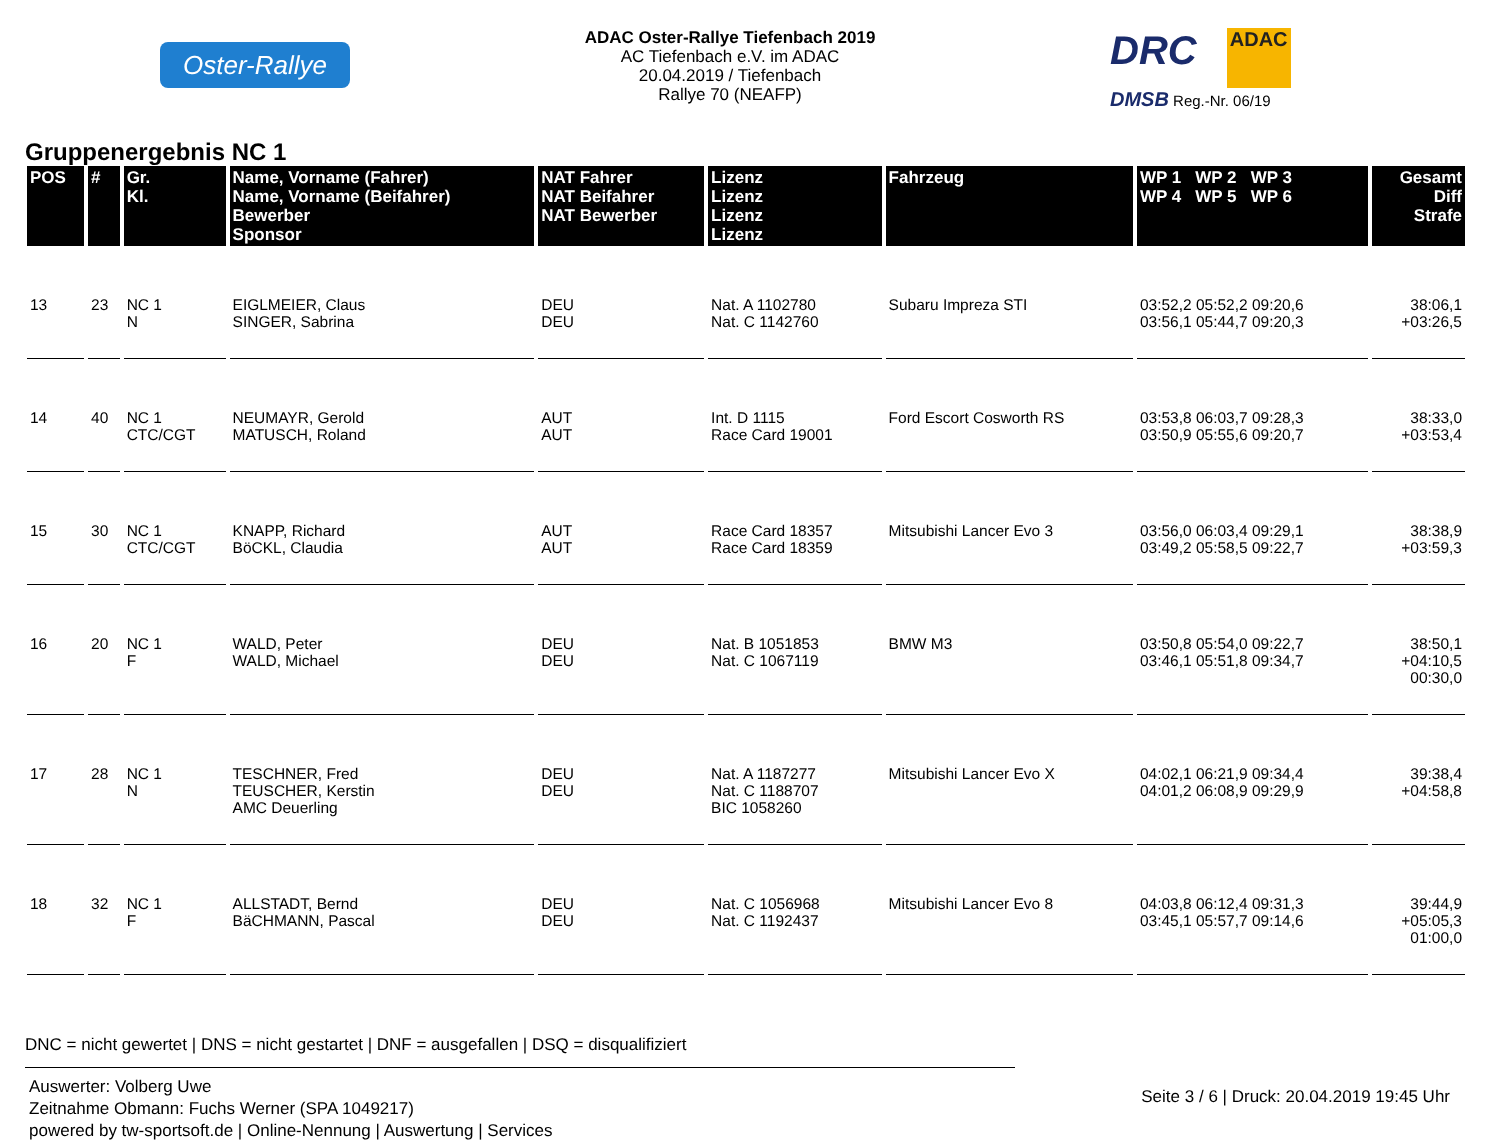Oster-Rallye
ADAC Oster-Rallye Tiefenbach 2019
AC Tiefenbach e.V. im ADAC
20.04.2019 / Tiefenbach
Rallye 70 (NEAFP)
DRC ADAC
DMSB Reg.-Nr. 06/19
Gruppenergebnis NC 1
| POS | # | Gr. Kl. | Name, Vorname (Fahrer) Name, Vorname (Beifahrer) Bewerber Sponsor | NAT Fahrer NAT Beifahrer NAT Bewerber | Lizenz Lizenz Lizenz Lizenz | Fahrzeug | WP 1 WP 2 WP 3 WP 4 WP 5 WP 6 | Gesamt Diff Strafe |
| --- | --- | --- | --- | --- | --- | --- | --- | --- |
| 13 | 23 | NC 1 N | EIGLMEIER, Claus SINGER, Sabrina | DEU DEU | Nat. A 1102780 Nat. C 1142760 | Subaru Impreza STI | 03:52,2 05:52,2 09:20,6 03:56,1 05:44,7 09:20,3 | 38:06,1 +03:26,5 |
| 14 | 40 | NC 1 CTC/CGT | NEUMAYR, Gerold MATUSCH, Roland | AUT AUT | Int. D 1115 Race Card 19001 | Ford Escort Cosworth RS | 03:53,8 06:03,7 09:28,3 03:50,9 05:55,6 09:20,7 | 38:33,0 +03:53,4 |
| 15 | 30 | NC 1 CTC/CGT | KNAPP, Richard BöCKL, Claudia | AUT AUT | Race Card 18357 Race Card 18359 | Mitsubishi Lancer Evo 3 | 03:56,0 06:03,4 09:29,1 03:49,2 05:58,5 09:22,7 | 38:38,9 +03:59,3 |
| 16 | 20 | NC 1 F | WALD, Peter WALD, Michael | DEU DEU | Nat. B 1051853 Nat. C 1067119 | BMW M3 | 03:50,8 05:54,0 09:22,7 03:46,1 05:51,8 09:34,7 | 38:50,1 +04:10,5 00:30,0 |
| 17 | 28 | NC 1 N | TESCHNER, Fred TEUSCHER, Kerstin AMC Deuerling | DEU DEU | Nat. A 1187277 Nat. C 1188707 BIC 1058260 | Mitsubishi Lancer Evo X | 04:02,1 06:21,9 09:34,4 04:01,2 06:08,9 09:29,9 | 39:38,4 +04:58,8 |
| 18 | 32 | NC 1 F | ALLSTADT, Bernd BäCHMANN, Pascal | DEU DEU | Nat. C 1056968 Nat. C 1192437 | Mitsubishi Lancer Evo 8 | 04:03,8 06:12,4 09:31,3 03:45,1 05:57,7 09:14,6 | 39:44,9 +05:05,3 01:00,0 |
DNC = nicht gewertet | DNS = nicht gestartet | DNF = ausgefallen | DSQ = disqualifiziert
Auswerter: Volberg Uwe
Zeitnahme Obmann: Fuchs Werner (SPA 1049217)
powered by tw-sportsoft.de | Online-Nennung | Auswertung | Services
Seite 3 / 6 | Druck: 20.04.2019 19:45 Uhr